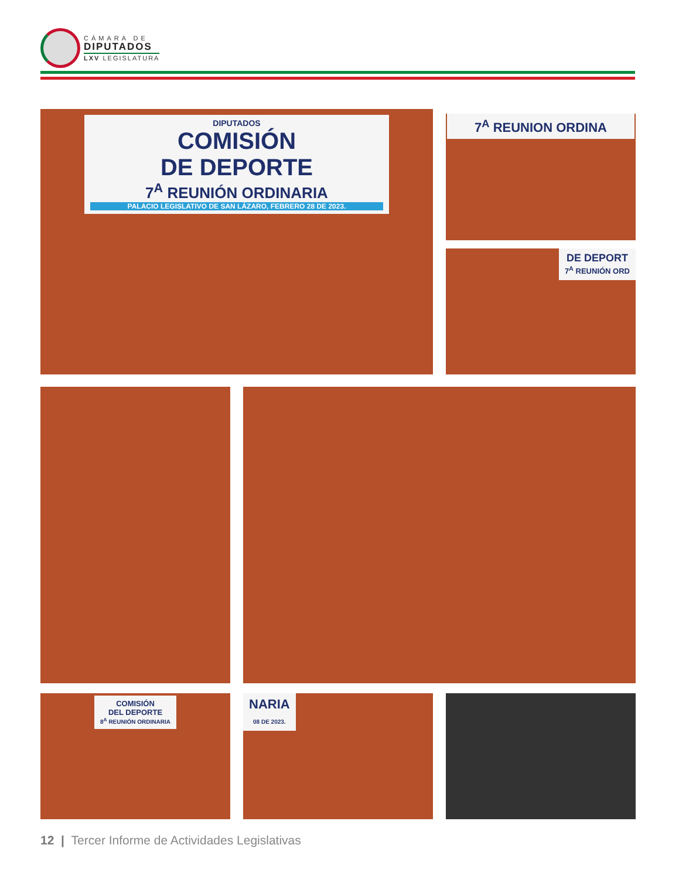CÁMARA DE
DIPUTADOS
LXV LEGISLATURA
DIPUTADOS
COMISIÓN
DE DEPORTE
7<sup>A</sup> REUNIÓN ORDINARIA
PALACIO LEGISLATIVO DE SAN LÁZARO, FEBRERO 28 DE 2023.
7<sup>A</sup> REUNION ORDINA
DE DEPORT
7<sup>A</sup> REUNIÓN ORD
COMISIÓN
DEL DEPORTE
8<sup>A</sup> REUNIÓN ORDINARIA
NARIA
08 DE 2023.
12 | Tercer Informe de Actividades Legislativas